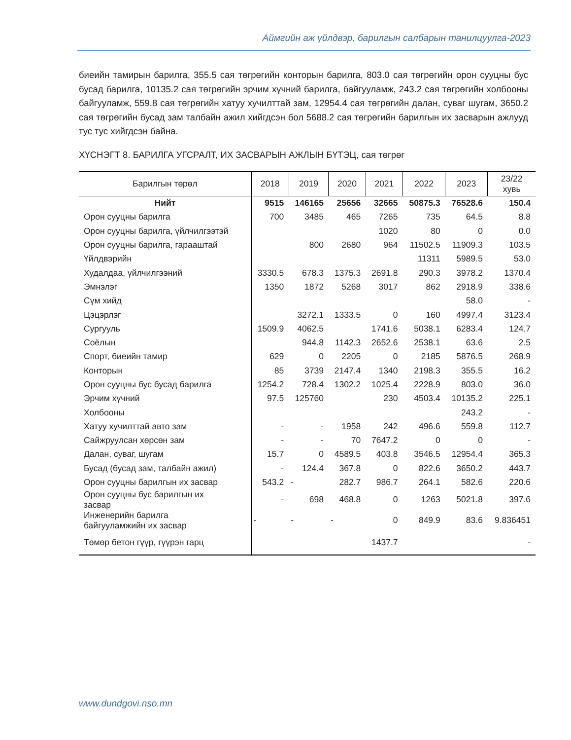Аймгийн аж үйлдвэр, барилгын салбарын танилцуулга-2023
биеийн тамирын барилга, 355.5 сая төгрөгийн конторын барилга, 803.0 сая төгрөгийн орон сууцны бус бусад барилга, 10135.2 сая төгрөгийн эрчим хүчний барилга, байгууламж, 243.2 сая төгрөгийн холбооны байгууламж, 559.8 сая төгрөгийн хатуу хучилттай зам, 12954.4 сая төгрөгийн далан, суваг шугам, 3650.2 сая төгрөгийн бусад зам талбайн ажил хийгдсэн бол 5688.2 сая төгрөгийн барилгын их засварын ажлууд тус тус хийгдсэн байна.
ХҮСНЭГТ 8. БАРИЛГА УГСРАЛТ, ИХ ЗАСВАРЫН АЖЛЫН БҮТЭЦ, сая төгрөг
| Барилгын төрөл | 2018 | 2019 | 2020 | 2021 | 2022 | 2023 | 23/22 хувь |
| --- | --- | --- | --- | --- | --- | --- | --- |
| Нийт | 9515 | 146165 | 25656 | 32665 | 50875.3 | 76528.6 | 150.4 |
| Орон сууцны барилга | 700 | 3485 | 465 | 7265 | 735 | 64.5 | 8.8 |
| Орон сууцны барилга, үйлчилгээтэй | | | | 1020 | 80 | 0 | 0.0 |
| Орон сууцны барилга, гарааштай | | 800 | 2680 | 964 | 11502.5 | 11909.3 | 103.5 |
| Үйлдвэрийн | | | | | 11311 | 5989.5 | 53.0 |
| Худалдаа, үйлчилгээний | 3330.5 | 678.3 | 1375.3 | 2691.8 | 290.3 | 3978.2 | 1370.4 |
| Эмнэлэг | 1350 | 1872 | 5268 | 3017 | 862 | 2918.9 | 338.6 |
| Сүм хийд | | | | | | 58.0 | - |
| Цэцэрлэг | | 3272.1 | 1333.5 | 0 | 160 | 4997.4 | 3123.4 |
| Сургууль | 1509.9 | 4062.5 | | 1741.6 | 5038.1 | 6283.4 | 124.7 |
| Соёлын | | 944.8 | 1142.3 | 2652.6 | 2538.1 | 63.6 | 2.5 |
| Спорт, биеийн тамир | 629 | 0 | 2205 | 0 | 2185 | 5876.5 | 268.9 |
| Конторын | 85 | 3739 | 2147.4 | 1340 | 2198.3 | 355.5 | 16.2 |
| Орон сууцны бус бусад барилга | 1254.2 | 728.4 | 1302.2 | 1025.4 | 2228.9 | 803.0 | 36.0 |
| Эрчим хүчний | 97.5 | 125760 | | 230 | 4503.4 | 10135.2 | 225.1 |
| Холбооны | | | | | | 243.2 | - |
| Хатуу хучилттай авто зам | - | - | 1958 | 242 | 496.6 | 559.8 | 112.7 |
| Сайжруулсан хөрсөн зам | - | - | 70 | 7647.2 | 0 | 0 | - |
| Далан, суваг, шугам | 15.7 | 0 | 4589.5 | 403.8 | 3546.5 | 12954.4 | 365.3 |
| Бусад (бусад зам, талбайн ажил) | - | 124.4 | 367.8 | 0 | 822.6 | 3650.2 | 443.7 |
| Орон сууцны барилгын их засвар | 543.2 | - | 282.7 | 986.7 | 264.1 | 582.6 | 220.6 |
| Орон сууцны бус барилгын их засвар | - | 698 | 468.8 | 0 | 1263 | 5021.8 | 397.6 |
| Инженерийн барилга байгууламжийн их засвар | - | - | - | 0 | 849.9 | 83.6 | 9.836451 |
| Төмөр бетон гүүр, гүүрэн гарц | | | | 1437.7 | | | - |
www.dundgovi.nso.mn